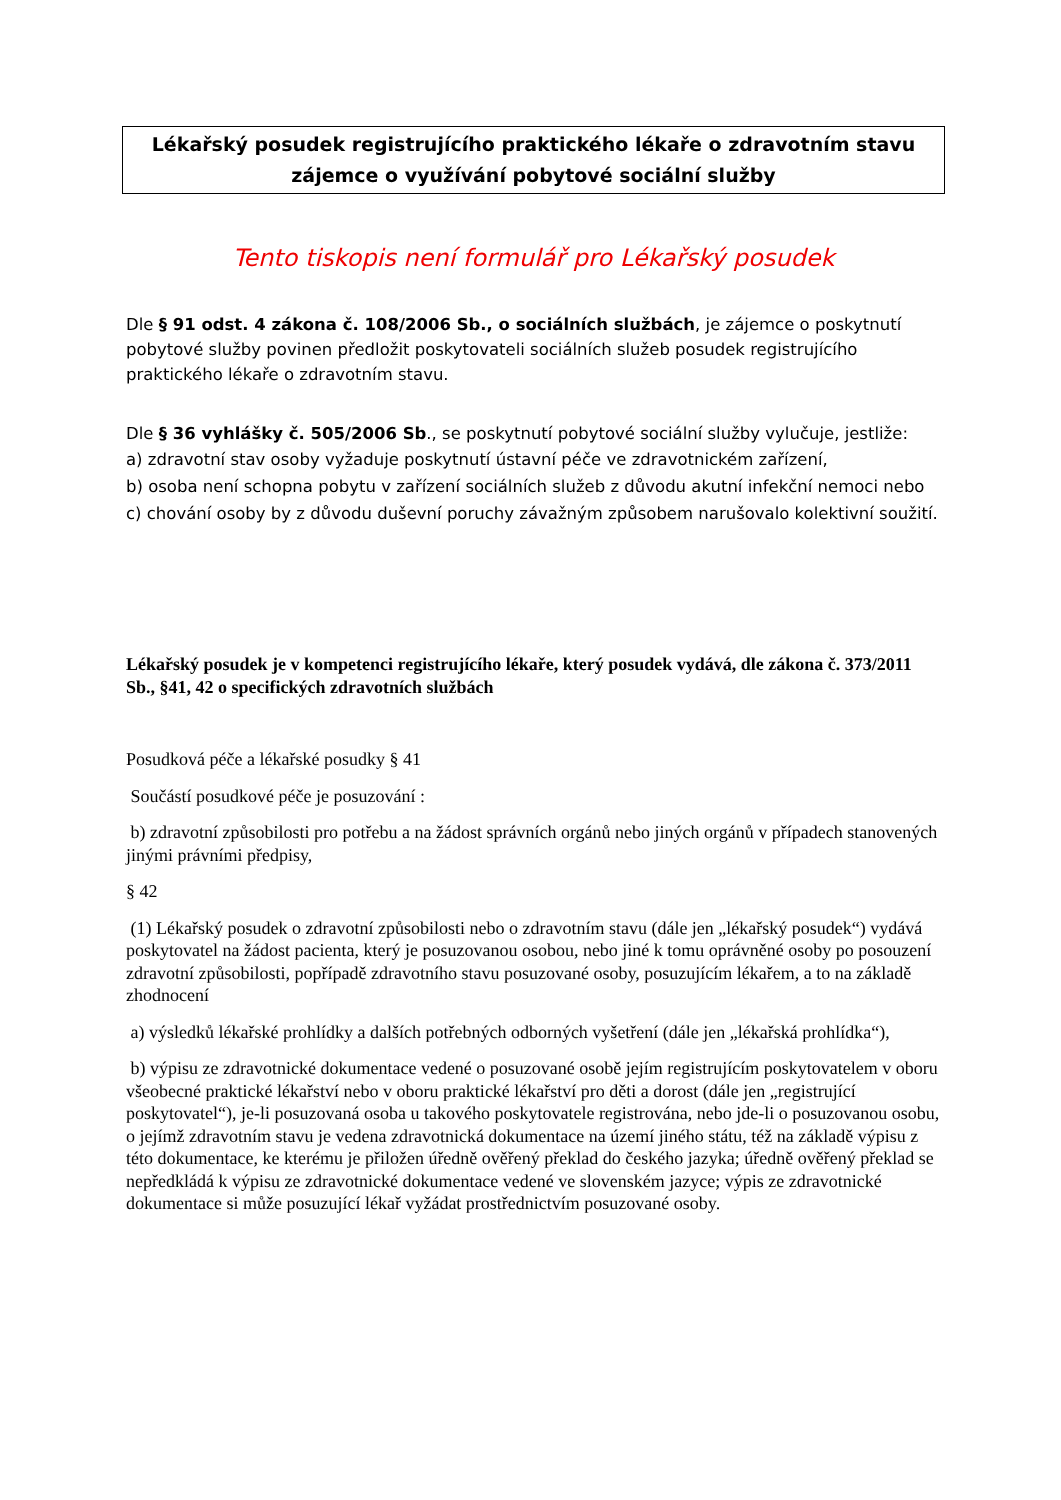Lékařský posudek registrujícího praktického lékaře o zdravotním stavu
zájemce o využívání pobytové sociální služby
Tento tiskopis není formulář pro Lékařský posudek
Dle § 91 odst. 4 zákona č. 108/2006 Sb., o sociálních službách, je zájemce o poskytnutí pobytové služby povinen předložit poskytovateli sociálních služeb posudek registrujícího praktického lékaře o zdravotním stavu.
Dle § 36 vyhlášky č. 505/2006 Sb., se poskytnutí pobytové sociální služby vylučuje, jestliže:
a) zdravotní stav osoby vyžaduje poskytnutí ústavní péče ve zdravotnickém zařízení,
b) osoba není schopna pobytu v zařízení sociálních služeb z důvodu akutní infekční nemoci nebo
c) chování osoby by z důvodu duševní poruchy závažným způsobem narušovalo kolektivní soužití.
Lékařský posudek je v kompetenci registrujícího lékaře, který posudek vydává, dle zákona č. 373/2011 Sb., §41, 42 o specifických zdravotních službách
Posudková péče a lékařské posudky § 41
Součástí posudkové péče je posuzování :
b) zdravotní způsobilosti pro potřebu a na žádost správních orgánů nebo jiných orgánů v případech stanovených jinými právními předpisy,
§ 42
(1) Lékařský posudek o zdravotní způsobilosti nebo o zdravotním stavu (dále jen „lékařský posudek“) vydává poskytovatel na žádost pacienta, který je posuzovanou osobou, nebo jiné k tomu oprávněné osoby po posouzení zdravotní způsobilosti, popřípadě zdravotního stavu posuzované osoby, posuzujícím lékařem, a to na základě zhodnocení
a) výsledků lékařské prohlídky a dalších potřebných odborných vyšetření (dále jen „lékařská prohlídka“),
b) výpisu ze zdravotnické dokumentace vedené o posuzované osobě jejím registrujícím poskytovatelem v oboru všeobecné praktické lékařství nebo v oboru praktické lékařství pro děti a dorost (dále jen „registrující poskytovatel“), je-li posuzovaná osoba u takového poskytovatele registrována, nebo jde-li o posuzovanou osobu, o jejímž zdravotním stavu je vedena zdravotnická dokumentace na území jiného státu, též na základě výpisu z této dokumentace, ke kterému je přiložen úředně ověřený překlad do českého jazyka; úředně ověřený překlad se nepředkládá k výpisu ze zdravotnické dokumentace vedené ve slovenském jazyce; výpis ze zdravotnické dokumentace si může posuzující lékař vyžádat prostřednictvím posuzované osoby.